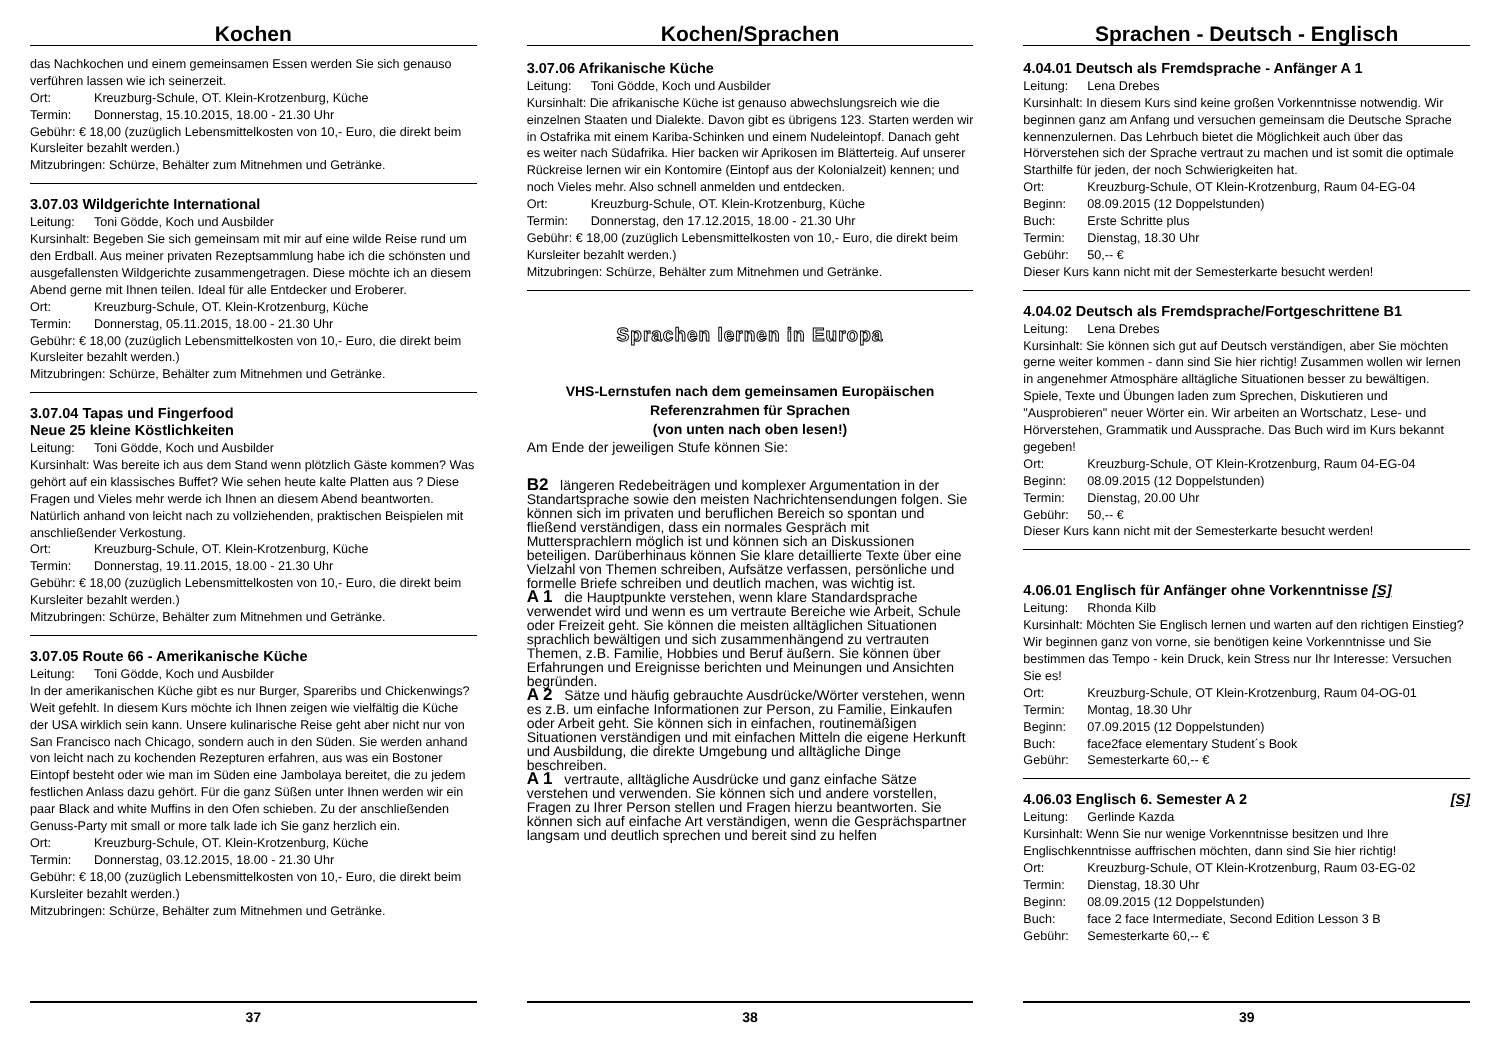Kochen
das Nachkochen und einem gemeinsamen Essen werden Sie sich genauso verführen lassen wie ich seinerzeit.
Ort: Kreuzburg-Schule, OT. Klein-Krotzenburg, Küche
Termin: Donnerstag, 15.10.2015, 18.00 - 21.30 Uhr
Gebühr: € 18,00 (zuzüglich Lebensmittelkosten von 10,- Euro, die direkt beim Kursleiter bezahlt werden.)
Mitzubringen: Schürze, Behälter zum Mitnehmen und Getränke.
3.07.03 Wildgerichte International
Leitung: Toni Gödde, Koch und Ausbilder
Kursinhalt: Begeben Sie sich gemeinsam mit mir auf eine wilde Reise rund um den Erdball. Aus meiner privaten Rezeptsammlung habe ich die schönsten und ausgefallensten Wildgerichte zusammengetragen. Diese möchte ich an diesem Abend gerne mit Ihnen teilen. Ideal für alle Entdecker und Eroberer.
Ort: Kreuzburg-Schule, OT. Klein-Krotzenburg, Küche
Termin: Donnerstag, 05.11.2015, 18.00 - 21.30 Uhr
Gebühr: € 18,00 (zuzüglich Lebensmittelkosten von 10,- Euro, die direkt beim Kursleiter bezahlt werden.)
Mitzubringen: Schürze, Behälter zum Mitnehmen und Getränke.
3.07.04 Tapas und Fingerfood
Neue 25 kleine Köstlichkeiten
Leitung: Toni Gödde, Koch und Ausbilder
Kursinhalt: Was bereite ich aus dem Stand wenn plötzlich Gäste kommen? Was gehört auf ein klassisches Buffet? Wie sehen heute kalte Platten aus ? Diese Fragen und Vieles mehr werde ich Ihnen an diesem Abend beantworten. Natürlich anhand von leicht nach zu vollziehenden, praktischen Beispielen mit anschließender Verkostung.
Ort: Kreuzburg-Schule, OT. Klein-Krotzenburg, Küche
Termin: Donnerstag, 19.11.2015, 18.00 - 21.30 Uhr
Gebühr: € 18,00 (zuzüglich Lebensmittelkosten von 10,- Euro, die direkt beim Kursleiter bezahlt werden.)
Mitzubringen: Schürze, Behälter zum Mitnehmen und Getränke.
3.07.05 Route 66 - Amerikanische Küche
Leitung: Toni Gödde, Koch und Ausbilder
In der amerikanischen Küche gibt es nur Burger, Spareribs und Chickenwings? Weit gefehlt. In diesem Kurs möchte ich Ihnen zeigen wie vielfältig die Küche der USA wirklich sein kann. Unsere kulinarische Reise geht aber nicht nur von San Francisco nach Chicago, sondern auch in den Süden. Sie werden anhand von leicht nach zu kochenden Rezepturen erfahren, aus was ein Bostoner Eintopf besteht oder wie man im Süden eine Jambolaya bereitet, die zu jedem festlichen Anlass dazu gehört. Für die ganz Süßen unter Ihnen werden wir ein paar Black and white Muffins in den Ofen schieben. Zu der anschließenden Genuss-Party mit small or more talk lade ich Sie ganz herzlich ein.
Ort: Kreuzburg-Schule, OT. Klein-Krotzenburg, Küche
Termin: Donnerstag, 03.12.2015, 18.00 - 21.30 Uhr
Gebühr: € 18,00 (zuzüglich Lebensmittelkosten von 10,- Euro, die direkt beim Kursleiter bezahlt werden.)
Mitzubringen: Schürze, Behälter zum Mitnehmen und Getränke.
37
Kochen/Sprachen
3.07.06 Afrikanische Küche
Leitung: Toni Gödde, Koch und Ausbilder
Kursinhalt: Die afrikanische Küche ist genauso abwechslungsreich wie die einzelnen Staaten und Dialekte. Davon gibt es übrigens 123. Starten werden wir in Ostafrika mit einem Kariba-Schinken und einem Nudeleintopf. Danach geht es weiter nach Südafrika. Hier backen wir Aprikosen im Blätterteig. Auf unserer Rückreise lernen wir ein Kontomire (Eintopf aus der Kolonialzeit) kennen; und noch Vieles mehr. Also schnell anmelden und entdecken.
Ort: Kreuzburg-Schule, OT. Klein-Krotzenburg, Küche
Termin: Donnerstag, den 17.12.2015, 18.00 - 21.30 Uhr
Gebühr: € 18,00 (zuzüglich Lebensmittelkosten von 10,- Euro, die direkt beim Kursleiter bezahlt werden.)
Mitzubringen: Schürze, Behälter zum Mitnehmen und Getränke.
Sprachen lernen in Europa
VHS-Lernstufen nach dem gemeinsamen Europäischen Referenzrahmen für Sprachen
(von unten nach oben lesen!)
Am Ende der jeweiligen Stufe können Sie:
B2 längeren Redebeiträgen und komplexer Argumentation in der Standartsprache sowie den meisten Nachrichtensendungen folgen. Sie können sich im privaten und beruflichen Bereich so spontan und fließend verständigen, dass ein normales Gespräch mit Muttersprachlern möglich ist und können sich an Diskussionen beteiligen. Darüberhinaus können Sie klare detaillierte Texte über eine Vielzahl von Themen schreiben, Aufsätze verfassen, persönliche und formelle Briefe schreiben und deutlich machen, was wichtig ist.
A 1 die Hauptpunkte verstehen, wenn klare Standardsprache verwendet wird und wenn es um vertraute Bereiche wie Arbeit, Schule oder Freizeit geht. Sie können die meisten alltäglichen Situationen sprachlich bewältigen und sich zusammenhängend zu vertrauten Themen, z.B. Familie, Hobbies und Beruf äußern. Sie können über Erfahrungen und Ereignisse berichten und Meinungen und Ansichten begründen.
A 2 Sätze und häufig gebrauchte Ausdrücke/Wörter verstehen, wenn es z.B. um einfache Informationen zur Person, zu Familie, Einkaufen oder Arbeit geht. Sie können sich in einfachen, routinemäßigen Situationen verständigen und mit einfachen Mitteln die eigene Herkunft und Ausbildung, die direkte Umgebung und alltägliche Dinge beschreiben.
A 1 vertraute, alltägliche Ausdrücke und ganz einfache Sätze verstehen und verwenden. Sie können sich und andere vorstellen, Fragen zu Ihrer Person stellen und Fragen hierzu beantworten. Sie können sich auf einfache Art verständigen, wenn die Gesprächspartner langsam und deutlich sprechen und bereit sind zu helfen
38
Sprachen - Deutsch - Englisch
4.04.01 Deutsch als Fremdsprache - Anfänger A 1
Leitung: Lena Drebes
Kursinhalt: In diesem Kurs sind keine großen Vorkenntnisse notwendig. Wir beginnen ganz am Anfang und versuchen gemeinsam die Deutsche Sprache kennenzulernen. Das Lehrbuch bietet die Möglichkeit auch über das Hörverstehen sich der Sprache vertraut zu machen und ist somit die optimale Starthilfe für jeden, der noch Schwierigkeiten hat.
Ort: Kreuzburg-Schule, OT Klein-Krotzenburg, Raum 04-EG-04
Beginn: 08.09.2015 (12 Doppelstunden)
Buch: Erste Schritte plus
Termin: Dienstag, 18.30 Uhr
Gebühr: 50,-- €
Dieser Kurs kann nicht mit der Semesterkarte besucht werden!
4.04.02 Deutsch als Fremdsprache/Fortgeschrittene B1
Leitung: Lena Drebes
Kursinhalt: Sie können sich gut auf Deutsch verständigen, aber Sie möchten gerne weiter kommen - dann sind Sie hier richtig! Zusammen wollen wir lernen in angenehmer Atmosphäre alltägliche Situationen besser zu bewältigen. Spiele, Texte und Übungen laden zum Sprechen, Diskutieren und "Ausprobieren" neuer Wörter ein. Wir arbeiten an Wortschatz, Lese- und Hörverstehen, Grammatik und Aussprache. Das Buch wird im Kurs bekannt gegeben!
Ort: Kreuzburg-Schule, OT Klein-Krotzenburg, Raum 04-EG-04
Beginn: 08.09.2015 (12 Doppelstunden)
Termin: Dienstag, 20.00 Uhr
Gebühr: 50,-- €
Dieser Kurs kann nicht mit der Semesterkarte besucht werden!
4.06.01 Englisch für Anfänger ohne Vorkenntnisse [S]
Leitung: Rhonda Kilb
Kursinhalt: Möchten Sie Englisch lernen und warten auf den richtigen Einstieg? Wir beginnen ganz von vorne, sie benötigen keine Vorkenntnisse und Sie bestimmen das Tempo - kein Druck, kein Stress nur Ihr Interesse: Versuchen Sie es!
Ort: Kreuzburg-Schule, OT Klein-Krotzenburg, Raum 04-OG-01
Termin: Montag, 18.30 Uhr
Beginn: 07.09.2015 (12 Doppelstunden)
Buch: face2face elementary Student´s Book
Gebühr: Semesterkarte 60,-- €
4.06.03 Englisch 6. Semester A 2 [S]
Leitung: Gerlinde Kazda
Kursinhalt: Wenn Sie nur wenige Vorkenntnisse besitzen und Ihre Englischkenntnisse auffrischen möchten, dann sind Sie hier richtig!
Ort: Kreuzburg-Schule, OT Klein-Krotzenburg, Raum 03-EG-02
Termin: Dienstag, 18.30 Uhr
Beginn: 08.09.2015 (12 Doppelstunden)
Buch: face 2 face Intermediate, Second Edition Lesson 3 B
Gebühr: Semesterkarte 60,-- €
39